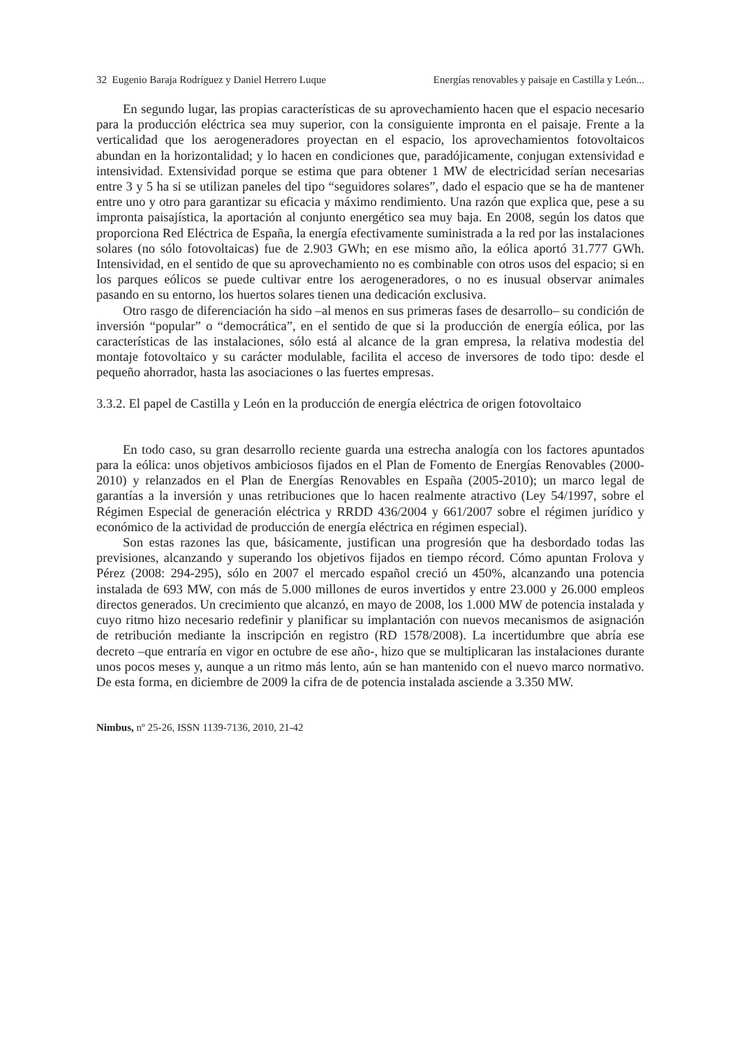32 Eugenio Baraja Rodríguez y Daniel Herrero Luque Energías renovables y paisaje en Castilla y León...
En segundo lugar, las propias características de su aprovechamiento hacen que el espacio necesario para la producción eléctrica sea muy superior, con la consiguiente impronta en el paisaje. Frente a la verticalidad que los aerogeneradores proyectan en el espacio, los aprovechamientos fotovoltaicos abundan en la horizontalidad; y lo hacen en condiciones que, paradójicamente, conjugan extensividad e intensividad. Extensividad porque se estima que para obtener 1 MW de electricidad serían necesarias entre 3 y 5 ha si se utilizan paneles del tipo “seguidores solares”, dado el espacio que se ha de mantener entre uno y otro para garantizar su eficacia y máximo rendimiento. Una razón que explica que, pese a su impronta paisajística, la aportación al conjunto energético sea muy baja. En 2008, según los datos que proporciona Red Eléctrica de España, la energía efectivamente suministrada a la red por las instalaciones solares (no sólo fotovoltaicas) fue de 2.903 GWh; en ese mismo año, la eólica aportó 31.777 GWh. Intensividad, en el sentido de que su aprovechamiento no es combinable con otros usos del espacio; si en los parques eólicos se puede cultivar entre los aerogeneradores, o no es inusual observar animales pasando en su entorno, los huertos solares tienen una dedicación exclusiva.
Otro rasgo de diferenciación ha sido –al menos en sus primeras fases de desarrollo– su condición de inversión “popular” o “democrática”, en el sentido de que si la producción de energía eólica, por las características de las instalaciones, sólo está al alcance de la gran empresa, la relativa modestia del montaje fotovoltaico y su carácter modulable, facilita el acceso de inversores de todo tipo: desde el pequeño ahorrador, hasta las asociaciones o las fuertes empresas.
3.3.2. El papel de Castilla y León en la producción de energía eléctrica de origen fotovoltaico
En todo caso, su gran desarrollo reciente guarda una estrecha analogía con los factores apuntados para la eólica: unos objetivos ambiciosos fijados en el Plan de Fomento de Energías Renovables (2000-2010) y relanzados en el Plan de Energías Renovables en España (2005-2010); un marco legal de garantías a la inversión y unas retribuciones que lo hacen realmente atractivo (Ley 54/1997, sobre el Régimen Especial de generación eléctrica y RRDD 436/2004 y 661/2007 sobre el régimen jurídico y económico de la actividad de producción de energía eléctrica en régimen especial).
Son estas razones las que, básicamente, justifican una progresión que ha desbordado todas las previsiones, alcanzando y superando los objetivos fijados en tiempo récord. Cómo apuntan Frolova y Pérez (2008: 294-295), sólo en 2007 el mercado español creció un 450%, alcanzando una potencia instalada de 693 MW, con más de 5.000 millones de euros invertidos y entre 23.000 y 26.000 empleos directos generados. Un crecimiento que alcanzó, en mayo de 2008, los 1.000 MW de potencia instalada y cuyo ritmo hizo necesario redefinir y planificar su implantación con nuevos mecanismos de asignación de retribución mediante la inscripción en registro (RD 1578/2008). La incertidumbre que abría ese decreto –que entraría en vigor en octubre de ese año-, hizo que se multiplicaran las instalaciones durante unos pocos meses y, aunque a un ritmo más lento, aún se han mantenido con el nuevo marco normativo. De esta forma, en diciembre de 2009 la cifra de de potencia instalada asciende a 3.350 MW.
Nimbus, nº 25-26, ISSN 1139-7136, 2010, 21-42